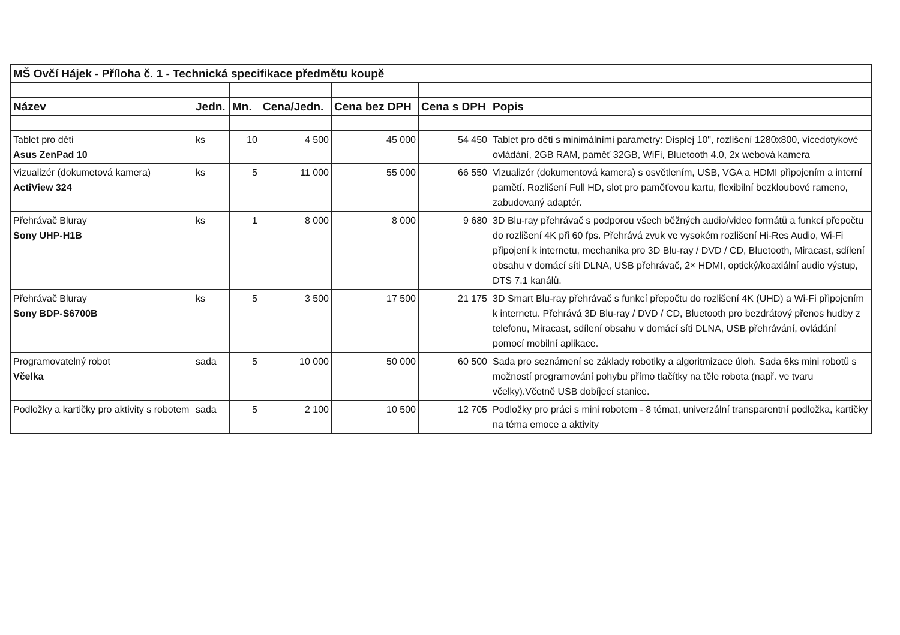| MŠ Ovčí Hájek - Příloha č. 1 - Technická specifikace předmětu koupě | | | | | | |
| Název | Jedn. | Mn. | Cena/Jedn. | Cena bez DPH | Cena s DPH | Popis |
| Tablet pro děti Asus ZenPad 10 | ks | 10 | 4 500 | 45 000 | 54 450 | Tablet pro děti s minimálními parametry: Displej 10", rozlišení 1280x800, vícedotykové ovládání, 2GB RAM, paměť 32GB, WiFi, Bluetooth 4.0, 2x webová kamera |
| Vizualizér (dokumetová kamera) ActiView 324 | ks | 5 | 11 000 | 55 000 | 66 550 | Vizualizér (dokumentová kamera) s osvětlením, USB, VGA a HDMI připojením a interní pamětí. Rozlišení Full HD, slot pro paměťovou kartu, flexibilní bezkloubové rameno, zabudovaný adaptér. |
| Přehrávač Bluray Sony UHP-H1B | ks | 1 | 8 000 | 8 000 | 9 680 | 3D Blu-ray přehrávač s podporou všech běžných audio/video formátů a funkcí přepočtu do rozlišení 4K při 60 fps. Přehrává zvuk ve vysokém rozlišení Hi-Res Audio, Wi-Fi připojení k internetu, mechanika pro 3D Blu-ray / DVD / CD, Bluetooth, Miracast, sdílení obsahu v domácí síti DLNA, USB přehrávač, 2× HDMI, optický/koaxiální audio výstup, DTS 7.1 kanálů. |
| Přehrávač Bluray Sony BDP-S6700B | ks | 5 | 3 500 | 17 500 | 21 175 | 3D Smart Blu-ray přehrávač s funkcí přepočtu do rozlišení 4K (UHD) a Wi-Fi připojením k internetu. Přehrává 3D Blu-ray / DVD / CD, Bluetooth pro bezdrátový přenos hudby z telefonu, Miracast, sdílení obsahu v domácí síti DLNA, USB přehrávání, ovládání pomocí mobilní aplikace. |
| Programovatelný robot Včelka | sada | 5 | 10 000 | 50 000 | 60 500 | Sada pro seznámení se základy robotiky a algoritmizace úloh. Sada 6ks mini robotů s možností programování pohybu přímo tlačítky na těle robota (např. ve tvaru včelky).Včetně USB dobíjecí stanice. |
| Podložky a kartičky pro aktivity s robotem | sada | 5 | 2 100 | 10 500 | 12 705 | Podložky pro práci s mini robotem - 8 témat, univerzální transparentní podložka, kartičky na téma emoce a aktivity |